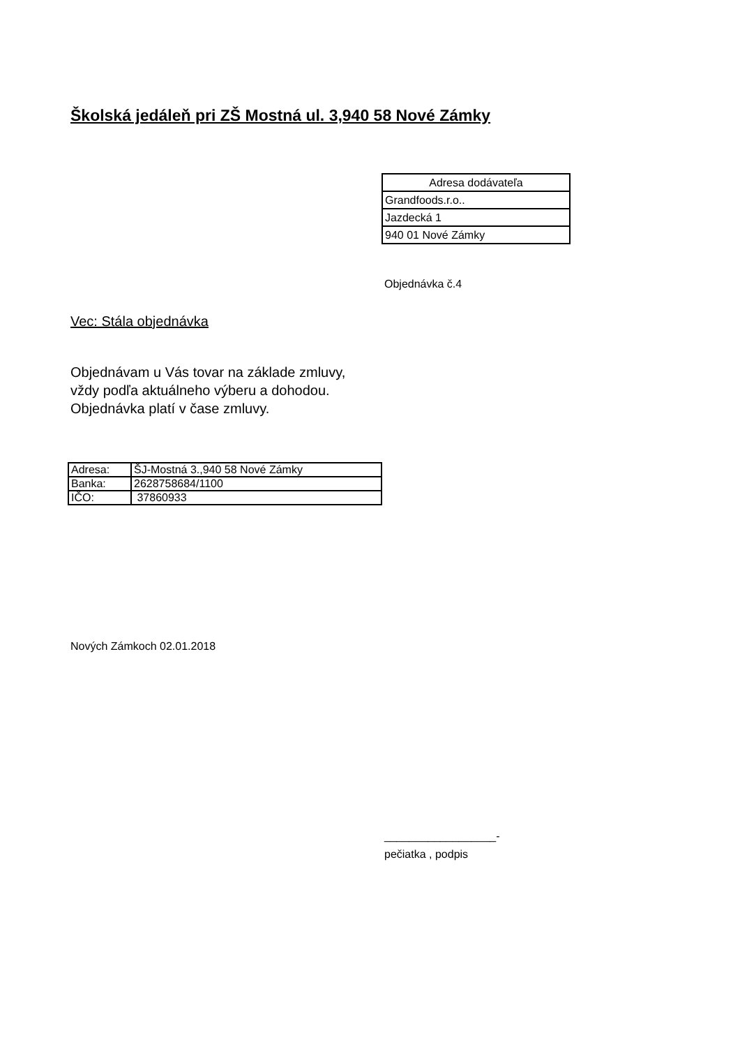Školská jedáleň pri ZŠ Mostná ul. 3,940 58 Nové Zámky
| Adresa dodávateľa |
| Grandfoods.r.o.. |
| Jazdecká 1 |
| 940 01 Nové Zámky |
Objednávka č.4
Vec: Stála objednávka
Objednávam u Vás tovar na základe zmluvy,
vždy podľa aktuálneho výberu a dohodou.
Objednávka platí v čase zmluvy.
| Adresa: | ŠJ-Mostná 3.,940 58 Nové Zámky |
| Banka: | 2628758684/1100 |
| IČO: | 37860933 |
Nových Zámkoch 02.01.2018
__________________-
pečiatka , podpis